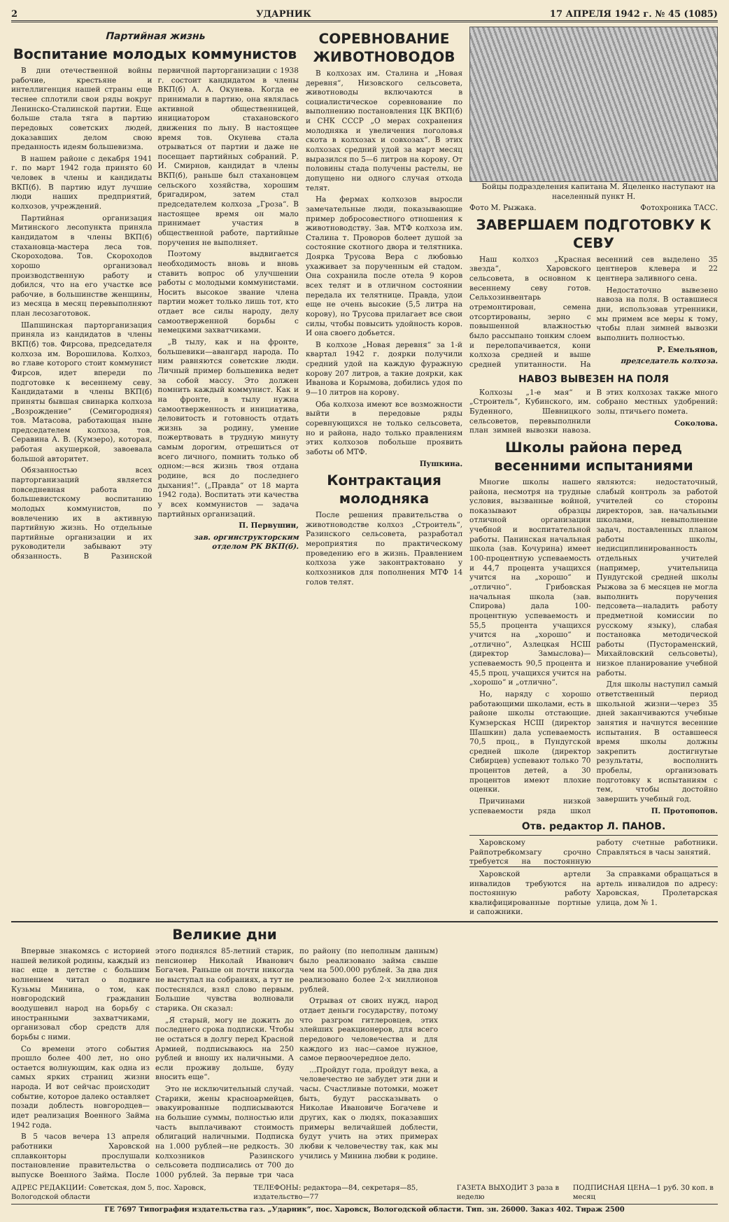2 УДАРНИК 17 АПРЕЛЯ 1942 г. № 45 (1085)
Партийная жизнь
Воспитание молодых коммунистов
В дни отечественной войны рабочие, крестьяне и интеллигенция нашей страны еще теснее сплотили свои ряды вокруг Ленинско-Сталинской партии. Еще больше стала тяга в партию передовых советских людей, доказавших делом свою преданность идеям большевизма.
В нашем районе с декабря 1941 г. по март 1942 года принято 60 человек в члены и кандидаты ВКП(б). В партию идут лучшие люди наших предприятий, колхозов, учреждений.
Партийная организация Митинского лесопункта приняла кандидатом в члены ВКП(б) стахановца-мастера леса тов. Скороходова. Тов. Скороходов хорошо организовал производственную работу и добился, что на его участке все рабочие, в большинстве женщины, из месяца в месяц перевыполняют план лесозаготовок.
Шапшинская парторганизация приняла из кандидатов в члены ВКП(б) тов. Фирсова, председателя колхоза им. Ворошилова. Колхоз, во главе которого стоит коммунист Фирсов, идет впереди по подготовке к весеннему севу. Кандидатами в члены ВКП(б) приняты бывшая свинарка колхоза „Возрождение“ (Семигородняя) тов. Матасова, работающая ныне председателем колхоза, тов. Серавина А. В. (Кумзеро), которая, работая акушеркой, завоевала большой авторитет.
Обязанностью всех парторганизаций является повседневная работа по большевистскому воспитанию молодых коммунистов, по вовлечению их в активную партийную жизнь. Но отдельные партийные организации и их руководители забывают эту обязанность. В Разинской первичной парторганизации с 1938 г. состоит кандидатом в члены ВКП(б) А. А. Окунева. Когда ее принимали в партию, она являлась активной общественницей, инициатором стахановского движения по льну. В настоящее время тов. Окунева стала отрываться от партии и даже не посещает партийных собраний. Р. И. Смирнов, кандидат в члены ВКП(б), раньше был стахановцем сельского хозяйства, хорошим бригадиром, затем стал председателем колхоза „Гроза“. В настоящее время он мало принимает участия в общественной работе, партийные поручения не выполняет.
Поэтому выдвигается необходимость вновь и вновь ставить вопрос об улучшении работы с молодыми коммунистами. Носить высокое звание члена партии может только лишь тот, кто отдает все силы народу, делу самоотверженной борьбы с немецкими захватчиками.
„В тылу, как и на фронте, большевики—авангард народа. По ним равняются советские люди. Личный пример большевика ведет за собой массу. Это должен помнить каждый коммунист. Как и на фронте, в тылу нужна самоотверженность и инициатива, деловитость и готовность отдать жизнь за родину, умение пожертвовать в трудную минуту самым дорогим, отрешиться от всего личного, помнить только об одном:—вся жизнь твоя отдана родине, вся до последнего дыхания!“. („Правда“ от 18 марта 1942 года). Воспитать эти качества у всех коммунистов — задача партийных организаций.
П. Первушин,
зав. оргинструкторским отделом РК ВКП(б).
СОРЕВНОВАНИЕ ЖИВОТНОВОДОВ
В колхозах им. Сталина и „Новая деревня“, Низовского сельсовета, животноводы включаются в социалистическое соревнование по выполнению постановления ЦК ВКП(б) и СНК СССР „О мерах сохранения молодняка и увеличения поголовья скота в колхозах и совхозах“. В этих колхозах средний удой за март месяц выразился по 5—6 литров на корову. От половины стада получены растелы, не допущено ни одного случая отхода телят.
На фермах колхозов выросли замечательные люди, показывающие пример добросовестного отношения к животноводству. Зав. МТФ колхоза им. Сталина т. Проворов болеет душой за состояние скотного двора и телятника. Доярка Трусова Вера с любовью ухаживает за порученным ей стадом. Она сохранила после отела 9 коров всех телят и в отличном состоянии передала их телятнице. Правда, удои еще не очень высокие (5,5 литра на корову), но Трусова прилагает все свои силы, чтобы повысить удойность коров. И она своего добьется.
В колхозе „Новая деревня“ за 1-й квартал 1942 г. доярки получили средний удой на каждую фуражную корову 207 литров, а такие доярки, как Иванова и Корымова, добились удоя по 9—10 литров на корову.
Оба колхоза имеют все возможности выйти в передовые ряды соревнующихся не только сельсовета, но и района, надо только правлениям этих колхозов побольше проявить заботы об МТФ.
Пушкина.
Контрактация молодняка
После решения правительства о животноводстве колхоз „Строитель“, Разинского сельсовета, разработал мероприятия по практическому проведению его в жизнь. Правлением колхоза уже законтрактовано у колхозников для пополнения МТФ 14 голов телят.
Бойцы подразделения капитана М. Яцеленко наступают на населенный пункт Н.
Фото М. Рыжака. Фотохроника ТАСС.
ЗАВЕРШАЕМ ПОДГОТОВКУ К СЕВУ
Наш колхоз „Красная звезда“, Харовского сельсовета, в основном к весеннему севу готов. Сельхозинвентарь отремонтирован, семена отсортированы, зерно с повышенной влажностью было рассыпано тонким слоем и перелопачивается, кони колхоза средней и выше средней упитанности. На весенний сев выделено 35 центнеров клевера и 22 центнера заливного сена.
Недостаточно вывезено навоза на поля. В оставшиеся дни, использовав утренники, мы примем все меры к тому, чтобы план зимней вывозки выполнить полностью.
Р. Емельянов,
председатель колхоза.
НАВОЗ ВЫВЕЗЕН НА ПОЛЯ
Колхозы „1-е мая“ и „Строитель“, Кубинского, им. Буденного, Шевницкого сельсоветов, перевыполнили план зимней вывозки навоза. В этих колхозах также много собрано местных удобрений: золы, птичьего помета.
Соколова.
Школы района перед весенними испытаниями
Многие школы нашего района, несмотря на трудные условия, вызванные войной, показывают образцы отличной организации учебной и воспитательной работы. Панинская начальная школа (зав. Кочурина) имеет 100-процентную успеваемость и 44,7 процента учащихся учится на „хорошо“ и „отлично“. Грибовская начальная школа (зав. Спирова) дала 100-процентную успеваемость и 55,5 процента учащихся учится на „хорошо“ и „отлично“, Азлецкая НСШ (директор Замыслова)—успеваемость 90,5 процента и 45,5 проц. учащихся учится на „хорошо“ и „отлично“.
Но, наряду с хорошо работающими школами, есть в районе школы отстающие. Кумзерская НСШ (директор Шашкин) дала успеваемость 70,5 проц., в Пундугской средней школе (директор Сибирцев) успевают только 70 процентов детей, а 30 процентов имеют плохие оценки.
Причинами низкой успеваемости ряда школ являются: недостаточный, слабый контроль за работой учителей со стороны директоров, зав. начальными школами, невыполнение задач, поставленных планом работы школы, недисциплинированность отдельных учителей (например, учительница Пундугской средней школы Рыжова за 6 месяцев не могла выполнить поручения педсовета—наладить работу предметной комиссии по русскому языку), слабая постановка методической работы (Пустораменский, Михайловский сельсоветы), низкое планирование учебной работы.
Для школы наступил самый ответственный период школьной жизни—через 35 дней заканчиваются учебные занятия и начнутся весенние испытания. В оставшееся время школы должны закрепить достигнутые результаты, восполнить пробелы, организовать подготовку к испытаниям с тем, чтобы достойно завершить учебный год.
П. Протопопов.
Отв. редактор Л. ПАНОВ.
Харовскому Райпотребкомзагу срочно требуется на постоянную работу счетные работники. Справляться в часы занятий.
Харовской артели инвалидов требуются на постоянную работу квалифицированные портные и сапожники.
За справками обращаться в артель инвалидов по адресу: Харовская, Пролетарская улица, дом № 1.
Великие дни
Впервые знакомясь с историей нашей великой родины, каждый из нас еще в детстве с большим волнением читал о подвиге Кузьмы Минина, о том, как новгородский гражданин воодушевил народ на борьбу с иностранными захватчиками, организовал сбор средств для борьбы с ними.
Со времени этого события прошло более 400 лет, но оно остается волнующим, как одна из самых ярких страниц жизни народа. И вот сейчас происходит событие, которое далеко оставляет позади доблесть новгородцев—идет реализация Военного Займа 1942 года.
В 5 часов вечера 13 апреля работники Харовской сплавконторы прослушали постановление правительства о выпуске Военного Займа. После этого поднялся 85-летний старик, пенсионер Николай Иванович Богачев. Раньше он почти никогда не выступал на собраниях, а тут не постеснялся, взял слово первым. Большие чувства волновали старика. Он сказал:
„Я старый, могу не дожить до последнего срока подписки. Чтобы не остаться в долгу перед Красной Армией, подписываюсь на 250 рублей и вношу их наличными. А если проживу дольше, буду вносить еще“.
Это не исключительный случай. Старики, жены красноармейцев, эвакуированные подписываются на большие суммы, полностью или часть выплачивают стоимость облигаций наличными. Подписка на 1.000 рублей—не редкость. 30 колхозников Разинского сельсовета подписались от 700 до 1000 рублей. За первые три часа по району (по неполным данным) было реализовано займа свыше чем на 500.000 рублей. За два дня реализовано более 2-х миллионов рублей.
Отрывая от своих нужд, народ отдает деньги государству, потому что разгром гитлеровцев, этих злейших реакционеров, для всего передового человечества и для каждого из нас—самое нужное, самое первоочередное дело.
...Пройдут года, пройдут века, а человечество не забудет эти дни и часы. Счастливые потомки, может быть, будут рассказывать о Николае Ивановиче Богачеве и других, как о людях, показавших примеры величайшей доблести, будут учить на этих примерах любви к человечеству так, как мы учились у Минина любви к родине.
АДРЕС РЕДАКЦИИ: Советская, дом 5, пос. Харовск, Вологодской области ТЕЛЕФОНЫ: редактора—84, секретаря—85, издательство—77 ГАЗЕТА ВЫХОДИТ 3 раза в неделю ПОДПИСНАЯ ЦЕНА—1 руб. 30 коп. в месяц
ГЕ 7697 Типография издательства газ. „Ударник“, пос. Харовск, Вологодской области. Тип. зн. 26000. Заказ 402. Тираж 2500